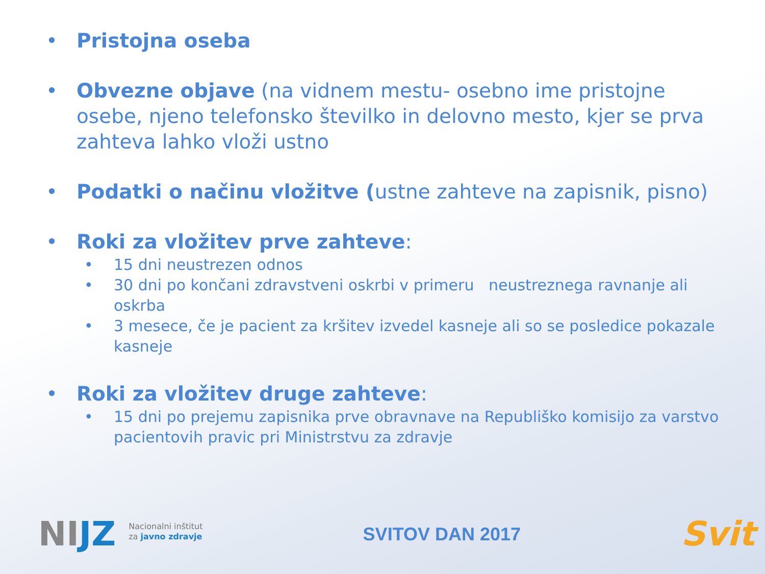• Pristojna oseba
• Obvezne objave (na vidnem mestu- osebno ime pristojne osebe, njeno telefonsko številko in delovno mesto, kjer se prva zahteva lahko vloži ustno
• Podatki o načinu vložitve (ustne zahteve na zapisnik, pisno)
• Roki za vložitev prve zahteve:
• 15 dni neustrezen odnos
• 30 dni po končani zdravstveni oskrbi v primeru neustreznega ravnanje ali oskrba
• 3 mesece, če je pacient za kršitev izvedel kasneje ali so se posledice pokazale kasneje
• Roki za vložitev druge zahteve:
• 15 dni po prejemu zapisnika prve obravnave na Republiško komisijo za varstvo pacientovih pravic pri Ministrstvu za zdravje
NIJZ
Nacionalni inštitut
za javno zdravje
SVITOV DAN 2017
Svit